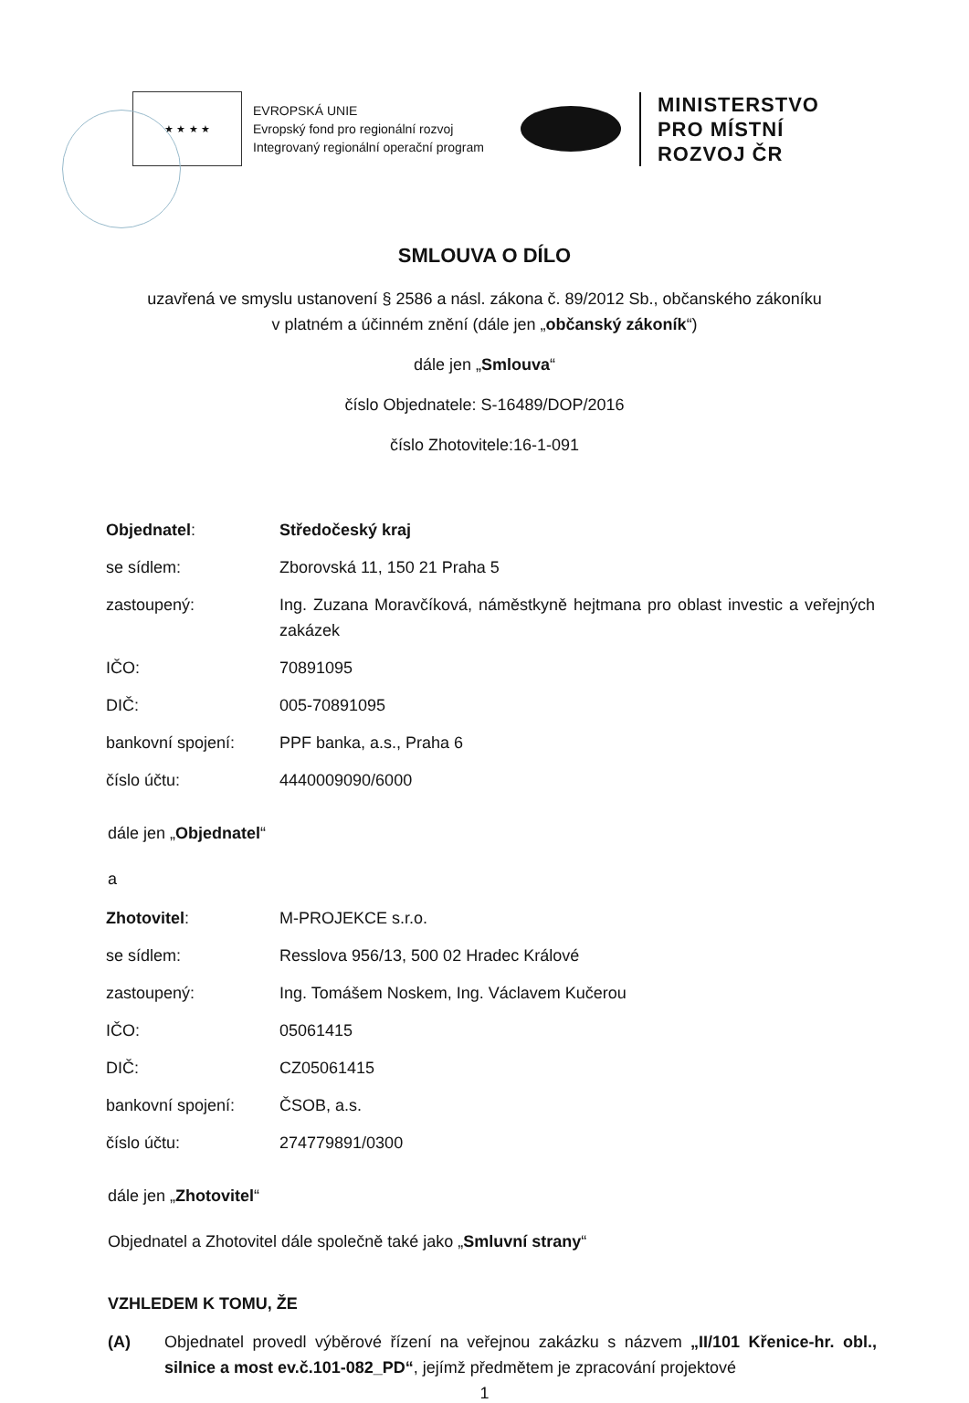★ ★ ★ ★
EVROPSKÁ UNIE
Evropský fond pro regionální rozvoj
Integrovaný regionální operační program
MINISTERSTVO
PRO MÍSTNÍ
ROZVOJ ČR
SMLOUVA O DÍLO
uzavřená ve smyslu ustanovení § 2586 a násl. zákona č. 89/2012 Sb., občanského zákoníku
v platném a účinném znění (dále jen „občanský zákoník“)
dále jen „Smlouva“
číslo Objednatele: S-16489/DOP/2016
číslo Zhotovitele:16-1-091
| Objednatel : | Středočeský kraj |
| se sídlem: | Zborovská 11, 150 21 Praha 5 |
| zastoupený: | Ing. Zuzana Moravčíková, náměstkyně hejtmana pro oblast investic a veřejných zakázek |
| IČO: | 70891095 |
| DIČ: | 005-70891095 |
| bankovní spojení: | PPF banka, a.s., Praha 6 |
| číslo účtu: | 4440009090/6000 |
dále jen „Objednatel“
a
| Zhotovitel : | M-PROJEKCE s.r.o. |
| se sídlem: | Resslova 956/13, 500 02 Hradec Králové |
| zastoupený: | Ing. Tomášem Noskem, Ing. Václavem Kučerou |
| IČO: | 05061415 |
| DIČ: | CZ05061415 |
| bankovní spojení: | ČSOB, a.s. |
| číslo účtu: | 274779891/0300 |
dále jen „Zhotovitel“
Objednatel a Zhotovitel dále společně také jako „Smluvní strany“
VZHLEDEM K TOMU, ŽE
(A) Objednatel provedl výběrové řízení na veřejnou zakázku s názvem „II/101 Křenice-hr. obl., silnice a most ev.č.101-082_PD“, jejímž předmětem je zpracování projektové
1